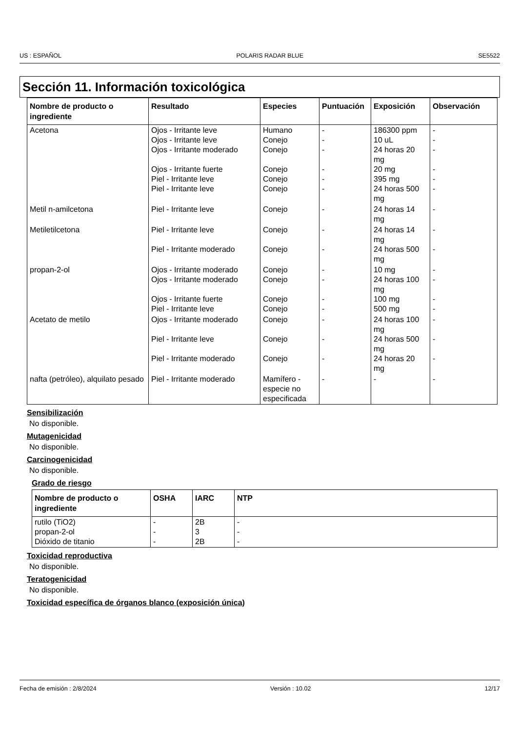US : ESPAÑOL POLARIS RADAR BLUE SE5522
Sección 11. Información toxicológica
| Nombre de producto o ingrediente | Resultado | Especies | Puntuación | Exposición | Observación |
| --- | --- | --- | --- | --- | --- |
| Acetona | Ojos - Irritante leve Ojos - Irritante leve Ojos - Irritante moderado Ojos - Irritante fuerte Piel - Irritante leve Piel - Irritante leve | Humano Conejo Conejo Conejo Conejo Conejo | - - - - - - | 186300 ppm 10 uL 24 horas 20 mg 20 mg 395 mg 24 horas 500 mg | - - - - - - |
| Metil n-amilcetona | Piel - Irritante leve | Conejo | - | 24 horas 14 mg | - |
| Metiletilcetona | Piel - Irritante leve Piel - Irritante moderado | Conejo Conejo | - - | 24 horas 14 mg 24 horas 500 mg | - - |
| propan-2-ol | Ojos - Irritante moderado Ojos - Irritante moderado Ojos - Irritante fuerte Piel - Irritante leve | Conejo Conejo Conejo Conejo | - - - - | 10 mg 24 horas 100 mg 100 mg 500 mg | - - - - |
| Acetato de metilo | Ojos - Irritante moderado Piel - Irritante leve Piel - Irritante moderado | Conejo Conejo Conejo | - - - | 24 horas 100 mg 24 horas 500 mg 24 horas 20 mg | - - - |
| nafta (petróleo), alquilato pesado | Piel - Irritante moderado | Mamífero - especie no especificada | - | - | - |
Sensibilización
No disponible.
Mutagenicidad
No disponible.
Carcinogenicidad
No disponible.
Grado de riesgo
| Nombre de producto o ingrediente | OSHA | IARC | NTP |
| --- | --- | --- | --- |
| rutilo (TiO2) propan-2-ol Dióxido de titanio | - - - | 2B 3 2B | - - - |
Toxicidad reproductiva
No disponible.
Teratogenicidad
No disponible.
Toxicidad específica de órganos blanco (exposición única)
Fecha de emisión : 2/8/2024 Versión : 10.02 12/17